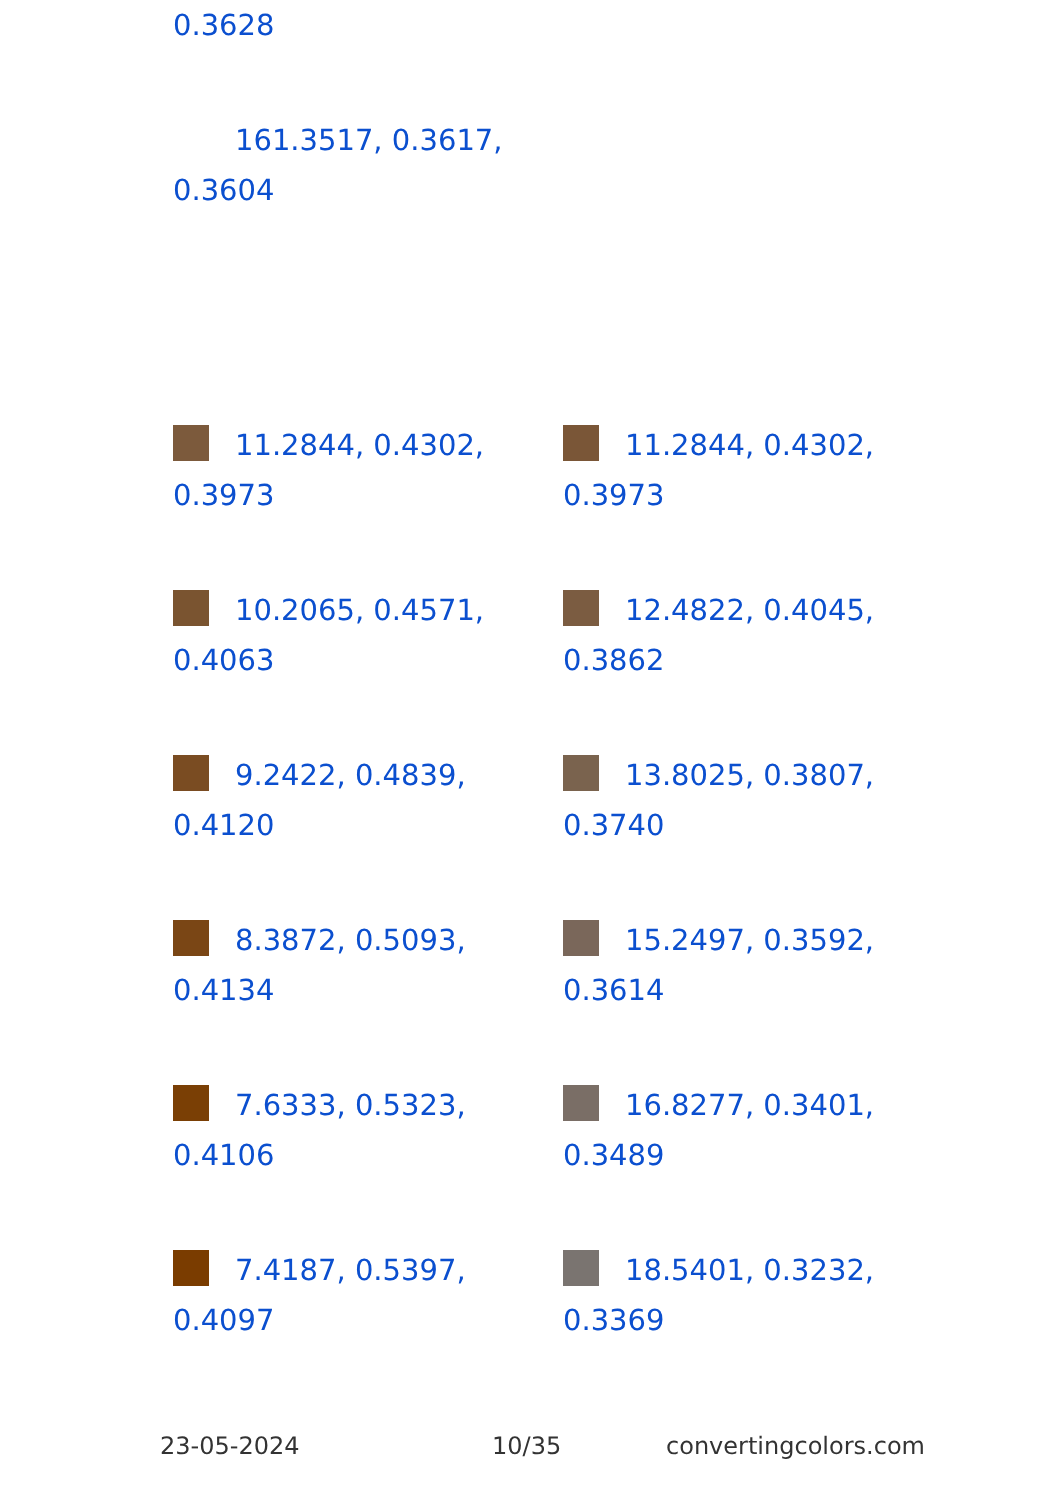0.3628
161.3517, 0.3617, 0.3604
11.2844, 0.4302, 0.3973
11.2844, 0.4302, 0.3973
10.2065, 0.4571, 0.4063
12.4822, 0.4045, 0.3862
9.2422, 0.4839, 0.4120
13.8025, 0.3807, 0.3740
8.3872, 0.5093, 0.4134
15.2497, 0.3592, 0.3614
7.6333, 0.5323, 0.4106
16.8277, 0.3401, 0.3489
7.4187, 0.5397, 0.4097
18.5401, 0.3232, 0.3369
23-05-2024 10/35 convertingcolors.com